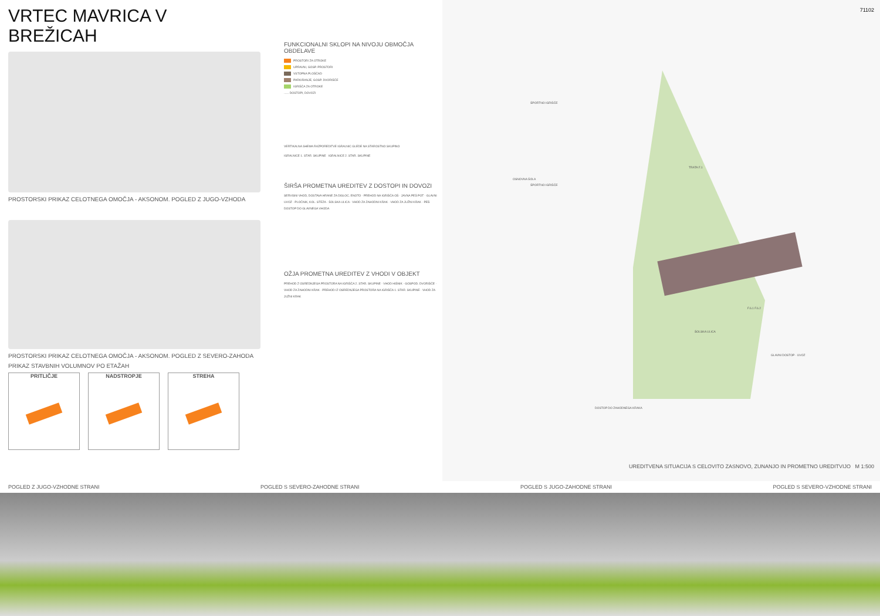VRTEC MAVRICA V BREŽICAH
PROSTORSKI PRIKAZ CELOTNEGA OMOČJA - AKSONOM. POGLED Z JUGO-VZHODA
PROSTORSKI PRIKAZ CELOTNEGA OMOČJA - AKSONOM. POGLED Z SEVERO-ZAHODA
PRIKAZ STAVBNIH VOLUMNOV PO ETAŽAH
PRITLIČJE NADSTROPJE STREHA
FUNKCIONALNI SKLOPI NA NIVOJU OBMOČJA OBDELAVE
PROSTORI ZA OTROKE
UPRAVNI, GOSP. PROSTORI
VSTOPNA PLOŠČAD
PARKIRANJE, GOSP. DVORIŠČE
IGRIŠČA ZA OTROKE
...... DOSTOPI, DOVOZI
VERTIKALNA SHEMA RAZPOREDITVE IGRALNIC GLEDE NA STAROSTNO SKUPINO
IGRALNICE 1. STAR. SKUPINE IGRALNICE 2. STAR. SKUPINE
ŠIRŠA PROMETNA UREDITEV Z DOSTOPI IN DOVOZI
SERVISNI VHOD, DOSTAVA HRANE ZA DISLOC. ENOTO · PREHOD NA IGRIŠČA OŠ · JAVNA PEŠ POT · GLAVNI UVOZ · PLOČNIK, KOL. STEZA · ŠOLSKA ULICA · VHOD ZA ZAHODNI KRAK · VHOD ZA JUŽNI KRAK · PEŠ DOSTOP DO GLAVNEGA VHODA
OŽJA PROMETNA UREDITEV Z VHODI V OBJEKT
PREHOD Z OSREDNJEGA PROSTORA NA IGRIŠČA 2. STAR. SKUPINE · VHOD HIŠNIK · GOSPOD. DVORIŠČE · VHOD ZA ZAHODNI KRAK · PREHOD IZ OSREDNJEGA PROSTORA NA IGRIŠČA 1. STAR. SKUPINE · VHOD ZA JUŽNI KRAK
71102
ŠPORTNO IGRIŠČE
OSNOVNA ŠOLA
ŠPORTNO IGRIŠČE
TRATA F.1
ŠOLSKA ULICA
GLAVNI DOSTOP · UVOZ
F.6.1 F.6.2
DOSTOP DO ZAHODNEGA KRAKA
UREDITVENA SITUACIJA S CELOVITO ZASNOVO, ZUNANJO IN PROMETNO UREDITVIJO M 1:500
POGLED Z JUGO-VZHODNE STRANI POGLED S SEVERO-ZAHODNE STRANI POGLED S JUGO-ZAHODNE STRANI POGLED S SEVERO-VZHODNE STRANI